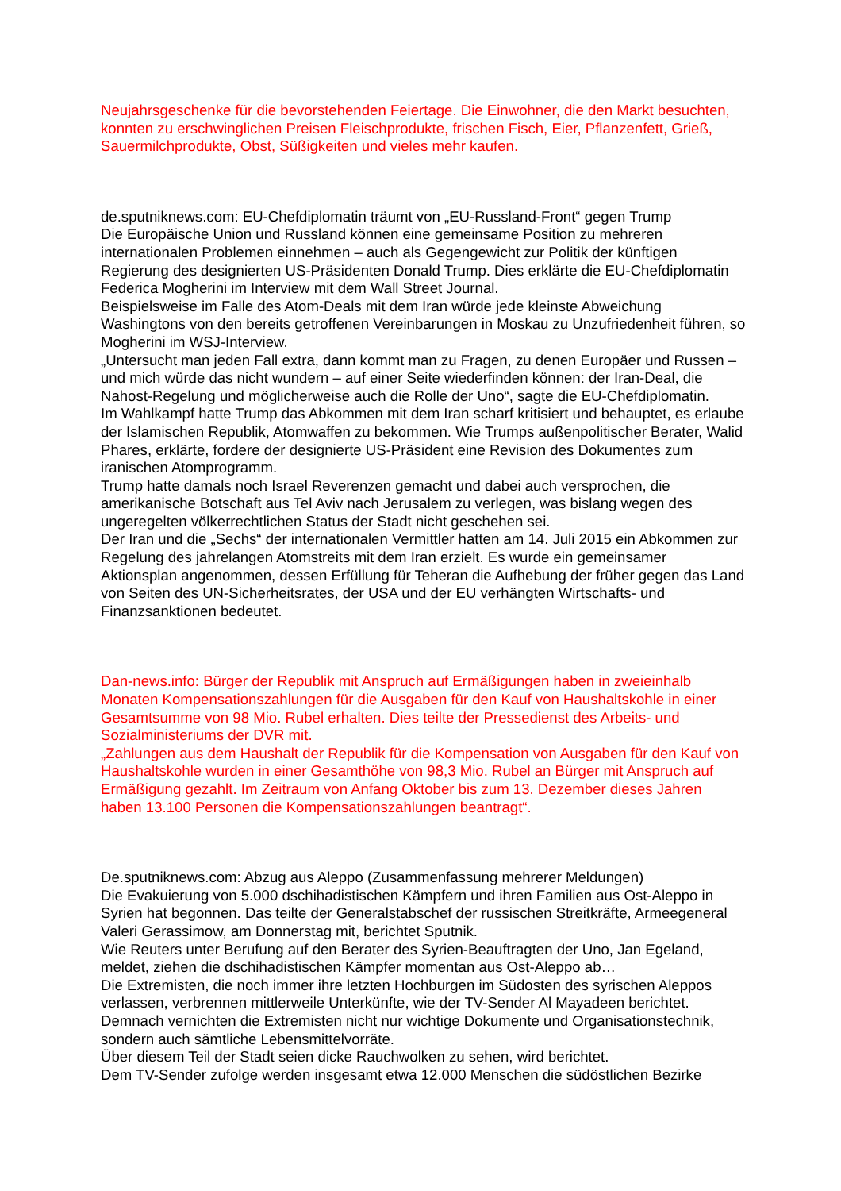Neujahrsgeschenke für die bevorstehenden Feiertage. Die Einwohner, die den Markt besuchten, konnten zu erschwinglichen Preisen Fleischprodukte, frischen Fisch, Eier, Pflanzenfett, Grieß, Sauermilchprodukte, Obst, Süßigkeiten und vieles mehr kaufen.
de.sputniknews.com: EU-Chefdiplomatin träumt von „EU-Russland-Front“ gegen Trump
Die Europäische Union und Russland können eine gemeinsame Position zu mehreren internationalen Problemen einnehmen – auch als Gegengewicht zur Politik der künftigen Regierung des designierten US-Präsidenten Donald Trump. Dies erklärte die EU-Chefdiplomatin Federica Mogherini im Interview mit dem Wall Street Journal.
Beispielsweise im Falle des Atom-Deals mit dem Iran würde jede kleinste Abweichung Washingtons von den bereits getroffenen Vereinbarungen in Moskau zu Unzufriedenheit führen, so Mogherini im WSJ-Interview.
„Untersucht man jeden Fall extra, dann kommt man zu Fragen, zu denen Europäer und Russen – und mich würde das nicht wundern – auf einer Seite wiederfinden können: der Iran-Deal, die Nahost-Regelung und möglicherweise auch die Rolle der Uno“, sagte die EU-Chefdiplomatin.
Im Wahlkampf hatte Trump das Abkommen mit dem Iran scharf kritisiert und behauptet, es erlaube der Islamischen Republik, Atomwaffen zu bekommen. Wie Trumps außenpolitischer Berater, Walid Phares, erklärte, fordere der designierte US-Präsident eine Revision des Dokumentes zum iranischen Atomprogramm.
Trump hatte damals noch Israel Reverenzen gemacht und dabei auch versprochen, die amerikanische Botschaft aus Tel Aviv nach Jerusalem zu verlegen, was bislang wegen des ungeregelten völkerrechtlichen Status der Stadt nicht geschehen sei.
Der Iran und die „Sechs“ der internationalen Vermittler hatten am 14. Juli 2015 ein Abkommen zur Regelung des jahrelangen Atomstreits mit dem Iran erzielt. Es wurde ein gemeinsamer Aktionsplan angenommen, dessen Erfüllung für Teheran die Aufhebung der früher gegen das Land von Seiten des UN-Sicherheitsrates, der USA und der EU verhängten Wirtschafts- und Finanzsanktionen bedeutet.
Dan-news.info: Bürger der Republik mit Anspruch auf Ermäßigungen haben in zweieinhalb Monaten Kompensationszahlungen für die Ausgaben für den Kauf von Haushaltskohle in einer Gesamtsumme von 98 Mio. Rubel erhalten. Dies teilte der Pressedienst des Arbeits- und Sozialministeriums der DVR mit.
„Zahlungen aus dem Haushalt der Republik für die Kompensation von Ausgaben für den Kauf von Haushaltskohle wurden in einer Gesamthöhe von 98,3 Mio. Rubel an Bürger mit Anspruch auf Ermäßigung gezahlt. Im Zeitraum von Anfang Oktober bis zum 13. Dezember dieses Jahren haben 13.100 Personen die Kompensationszahlungen beantragt“.
De.sputniknews.com: Abzug aus Aleppo (Zusammenfassung mehrerer Meldungen)
Die Evakuierung von 5.000 dschihadistischen Kämpfern und ihren Familien aus Ost-Aleppo in Syrien hat begonnen. Das teilte der Generalstabschef der russischen Streitkräfte, Armeegeneral Valeri Gerassimow, am Donnerstag mit, berichtet Sputnik.
Wie Reuters unter Berufung auf den Berater des Syrien-Beauftragten der Uno, Jan Egeland, meldet, ziehen die dschihadistischen Kämpfer momentan aus Ost-Aleppo ab…
Die Extremisten, die noch immer ihre letzten Hochburgen im Südosten des syrischen Aleppos verlassen, verbrennen mittlerweile Unterkünfte, wie der TV-Sender Al Mayadeen berichtet. Demnach vernichten die Extremisten nicht nur wichtige Dokumente und Organisationstechnik, sondern auch sämtliche Lebensmittelvorräte.
Über diesem Teil der Stadt seien dicke Rauchwolken zu sehen, wird berichtet.
Dem TV-Sender zufolge werden insgesamt etwa 12.000 Menschen die südöstlichen Bezirke